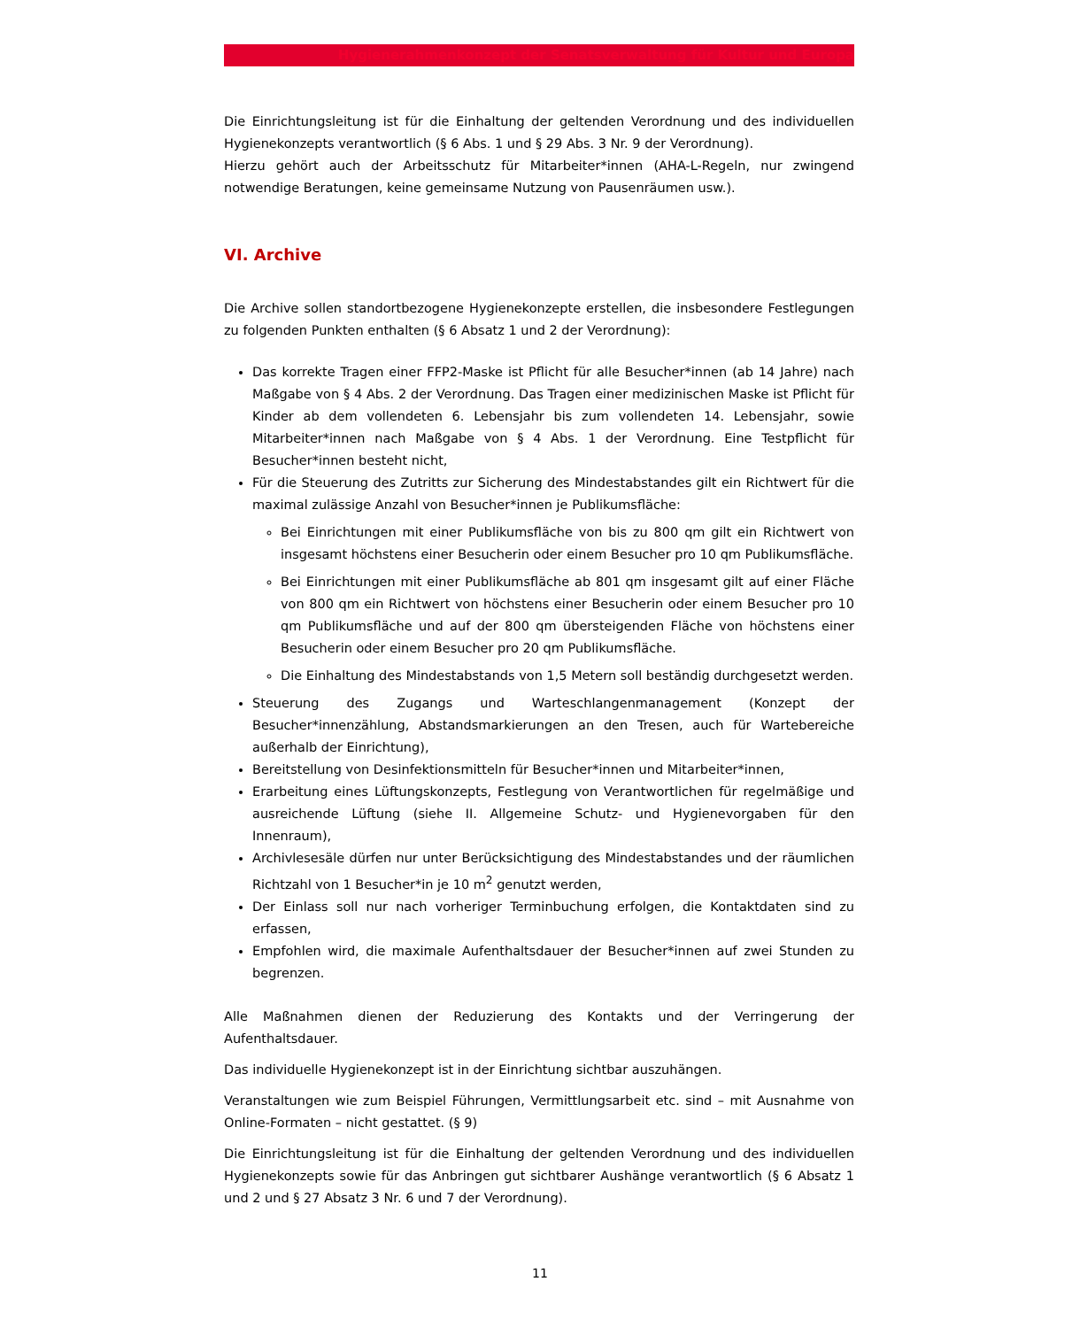Hygienerahmenkonzept der Senatsverwaltung für Kultur und Europa
Die Einrichtungsleitung ist für die Einhaltung der geltenden Verordnung und des individuellen Hygienekonzepts verantwortlich (§ 6 Abs. 1 und § 29 Abs. 3 Nr. 9 der Verordnung).
Hierzu gehört auch der Arbeitsschutz für Mitarbeiter*innen (AHA-L-Regeln, nur zwingend notwendige Beratungen, keine gemeinsame Nutzung von Pausenräumen usw.).
VI. Archive
Die Archive sollen standortbezogene Hygienekonzepte erstellen, die insbesondere Festlegungen zu folgenden Punkten enthalten (§ 6 Absatz 1 und 2 der Verordnung):
Das korrekte Tragen einer FFP2-Maske ist Pflicht für alle Besucher*innen (ab 14 Jahre) nach Maßgabe von § 4 Abs. 2 der Verordnung. Das Tragen einer medizinischen Maske ist Pflicht für Kinder ab dem vollendeten 6. Lebensjahr bis zum vollendeten 14. Lebensjahr, sowie Mitarbeiter*innen nach Maßgabe von § 4 Abs. 1 der Verordnung. Eine Testpflicht für Besucher*innen besteht nicht,
Für die Steuerung des Zutritts zur Sicherung des Mindestabstandes gilt ein Richtwert für die maximal zulässige Anzahl von Besucher*innen je Publikumsfläche:
Bei Einrichtungen mit einer Publikumsfläche von bis zu 800 qm gilt ein Richtwert von insgesamt höchstens einer Besucherin oder einem Besucher pro 10 qm Publikumsfläche.
Bei Einrichtungen mit einer Publikumsfläche ab 801 qm insgesamt gilt auf einer Fläche von 800 qm ein Richtwert von höchstens einer Besucherin oder einem Besucher pro 10 qm Publikumsfläche und auf der 800 qm übersteigenden Fläche von höchstens einer Besucherin oder einem Besucher pro 20 qm Publikumsfläche.
Die Einhaltung des Mindestabstands von 1,5 Metern soll beständig durchgesetzt werden.
Steuerung des Zugangs und Warteschlangenmanagement (Konzept der Besucher*innenzählung, Abstandsmarkierungen an den Tresen, auch für Wartebereiche außerhalb der Einrichtung),
Bereitstellung von Desinfektionsmitteln für Besucher*innen und Mitarbeiter*innen,
Erarbeitung eines Lüftungskonzepts, Festlegung von Verantwortlichen für regelmäßige und ausreichende Lüftung (siehe II. Allgemeine Schutz- und Hygienevorgaben für den Innenraum),
Archivlesesäle dürfen nur unter Berücksichtigung des Mindestabstandes und der räumlichen Richtzahl von 1 Besucher*in je 10 m<sup>2</sup> genutzt werden,
Der Einlass soll nur nach vorheriger Terminbuchung erfolgen, die Kontaktdaten sind zu erfassen,
Empfohlen wird, die maximale Aufenthaltsdauer der Besucher*innen auf zwei Stunden zu begrenzen.
Alle Maßnahmen dienen der Reduzierung des Kontakts und der Verringerung der Aufenthaltsdauer.
Das individuelle Hygienekonzept ist in der Einrichtung sichtbar auszuhängen.
Veranstaltungen wie zum Beispiel Führungen, Vermittlungsarbeit etc. sind – mit Ausnahme von Online-Formaten – nicht gestattet. (§ 9)
Die Einrichtungsleitung ist für die Einhaltung der geltenden Verordnung und des individuellen Hygienekonzepts sowie für das Anbringen gut sichtbarer Aushänge verantwortlich (§ 6 Absatz 1 und 2 und § 27 Absatz 3 Nr. 6 und 7 der Verordnung).
11